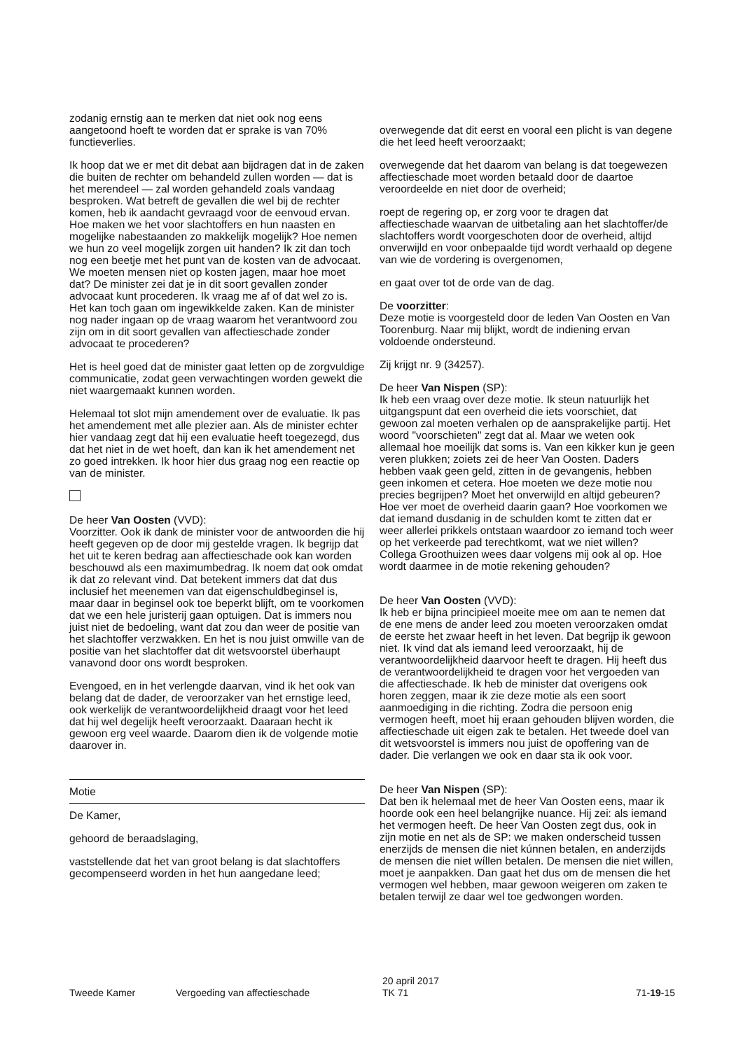zodanig ernstig aan te merken dat niet ook nog eens aangetoond hoeft te worden dat er sprake is van 70% functieverlies.
Ik hoop dat we er met dit debat aan bijdragen dat in de zaken die buiten de rechter om behandeld zullen worden — dat is het merendeel — zal worden gehandeld zoals vandaag besproken. Wat betreft de gevallen die wel bij de rechter komen, heb ik aandacht gevraagd voor de eenvoud ervan. Hoe maken we het voor slachtoffers en hun naasten en mogelijke nabestaanden zo makkelijk mogelijk? Hoe nemen we hun zo veel mogelijk zorgen uit handen? Ik zit dan toch nog een beetje met het punt van de kosten van de advocaat. We moeten mensen niet op kosten jagen, maar hoe moet dat? De minister zei dat je in dit soort gevallen zonder advocaat kunt procederen. Ik vraag me af of dat wel zo is. Het kan toch gaan om ingewikkelde zaken. Kan de minister nog nader ingaan op de vraag waarom het verantwoord zou zijn om in dit soort gevallen van affectieschade zonder advocaat te procederen?
Het is heel goed dat de minister gaat letten op de zorgvuldige communicatie, zodat geen verwachtingen worden gewekt die niet waargemaakt kunnen worden.
Helemaal tot slot mijn amendement over de evaluatie. Ik pas het amendement met alle plezier aan. Als de minister echter hier vandaag zegt dat hij een evaluatie heeft toegezegd, dus dat het niet in de wet hoeft, dan kan ik het amendement net zo goed intrekken. Ik hoor hier dus graag nog een reactie op van de minister.
De heer Van Oosten (VVD):
Voorzitter. Ook ik dank de minister voor de antwoorden die hij heeft gegeven op de door mij gestelde vragen. Ik begrijp dat het uit te keren bedrag aan affectieschade ook kan worden beschouwd als een maximumbedrag. Ik noem dat ook omdat ik dat zo relevant vind. Dat betekent immers dat dat dus inclusief het meenemen van dat eigenschuldbeginsel is, maar daar in beginsel ook toe beperkt blijft, om te voorkomen dat we een hele juristerij gaan optuigen. Dat is immers nou juist niet de bedoeling, want dat zou dan weer de positie van het slachtoffer verzwakken. En het is nou juist omwille van de positie van het slachtoffer dat dit wetsvoorstel überhaupt vanavond door ons wordt besproken.
Evengoed, en in het verlengde daarvan, vind ik het ook van belang dat de dader, de veroorzaker van het ernstige leed, ook werkelijk de verantwoordelijkheid draagt voor het leed dat hij wel degelijk heeft veroorzaakt. Daaraan hecht ik gewoon erg veel waarde. Daarom dien ik de volgende motie daarover in.
Motie
De Kamer,
gehoord de beraadslaging,
vaststellende dat het van groot belang is dat slachtoffers gecompenseerd worden in het hun aangedane leed;
overwegende dat dit eerst en vooral een plicht is van degene die het leed heeft veroorzaakt;
overwegende dat het daarom van belang is dat toegewezen affectieschade moet worden betaald door de daartoe veroordeelde en niet door de overheid;
roept de regering op, er zorg voor te dragen dat affectieschade waarvan de uitbetaling aan het slachtoffer/de slachtoffers wordt voorgeschoten door de overheid, altijd onverwijld en voor onbepaalde tijd wordt verhaald op degene van wie de vordering is overgenomen,
en gaat over tot de orde van de dag.
De voorzitter:
Deze motie is voorgesteld door de leden Van Oosten en Van Toorenburg. Naar mij blijkt, wordt de indiening ervan voldoende ondersteund.
Zij krijgt nr. 9 (34257).
De heer Van Nispen (SP):
Ik heb een vraag over deze motie. Ik steun natuurlijk het uitgangspunt dat een overheid die iets voorschiet, dat gewoon zal moeten verhalen op de aansprakelijke partij. Het woord "voorschieten" zegt dat al. Maar we weten ook allemaal hoe moeilijk dat soms is. Van een kikker kun je geen veren plukken; zoiets zei de heer Van Oosten. Daders hebben vaak geen geld, zitten in de gevangenis, hebben geen inkomen et cetera. Hoe moeten we deze motie nou precies begrijpen? Moet het onverwijld en altijd gebeuren? Hoe ver moet de overheid daarin gaan? Hoe voorkomen we dat iemand dusdanig in de schulden komt te zitten dat er weer allerlei prikkels ontstaan waardoor zo iemand toch weer op het verkeerde pad terechtkomt, wat we niet willen? Collega Groothuizen wees daar volgens mij ook al op. Hoe wordt daarmee in de motie rekening gehouden?
De heer Van Oosten (VVD):
Ik heb er bijna principieel moeite mee om aan te nemen dat de ene mens de ander leed zou moeten veroorzaken omdat de eerste het zwaar heeft in het leven. Dat begrijp ik gewoon niet. Ik vind dat als iemand leed veroorzaakt, hij de verantwoordelijkheid daarvoor heeft te dragen. Hij heeft dus de verantwoordelijkheid te dragen voor het vergoeden van die affectieschade. Ik heb de minister dat overigens ook horen zeggen, maar ik zie deze motie als een soort aanmoediging in die richting. Zodra die persoon enig vermogen heeft, moet hij eraan gehouden blijven worden, die affectieschade uit eigen zak te betalen. Het tweede doel van dit wetsvoorstel is immers nou juist de opoffering van de dader. Die verlangen we ook en daar sta ik ook voor.
De heer Van Nispen (SP):
Dat ben ik helemaal met de heer Van Oosten eens, maar ik hoorde ook een heel belangrijke nuance. Hij zei: als iemand het vermogen heeft. De heer Van Oosten zegt dus, ook in zijn motie en net als de SP: we maken onderscheid tussen enerzijds de mensen die niet kúnnen betalen, en anderzijds de mensen die niet wíllen betalen. De mensen die niet willen, moet je aanpakken. Dan gaat het dus om de mensen die het vermogen wel hebben, maar gewoon weigeren om zaken te betalen terwijl ze daar wel toe gedwongen worden.
Tweede Kamer Vergoeding van affectieschade 20 april 2017
TK 71 71-19-15